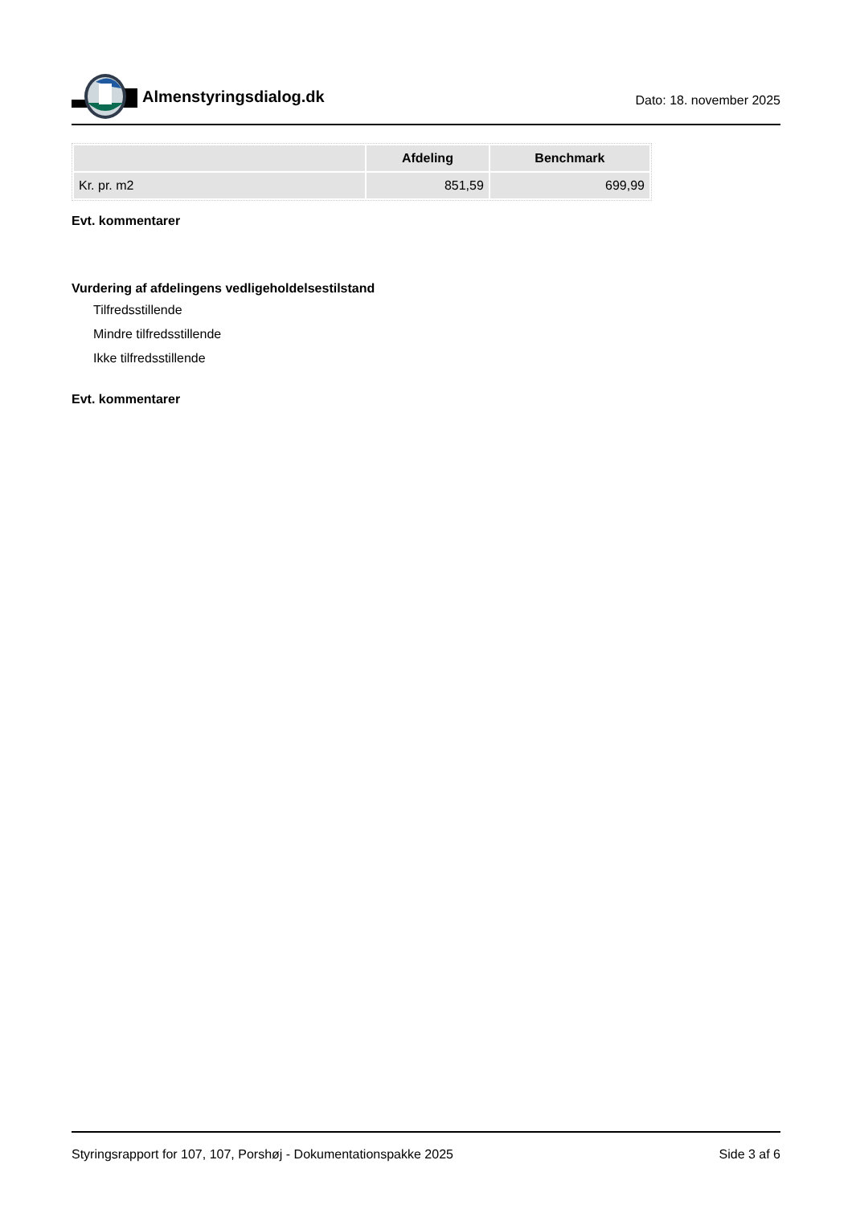Almenstyringsdialog.dk
Dato: 18. november 2025
| | Afdeling | Benchmark |
| --- | --- | --- |
| Kr. pr. m2 | 851,59 | 699,99 |
Evt. kommentarer
Vurdering af afdelingens vedligeholdelsestilstand
Tilfredsstillende
Mindre tilfredsstillende
Ikke tilfredsstillende
Evt. kommentarer
Styringsrapport for 107, 107, Porshøj - Dokumentationspakke 2025 Side 3 af 6